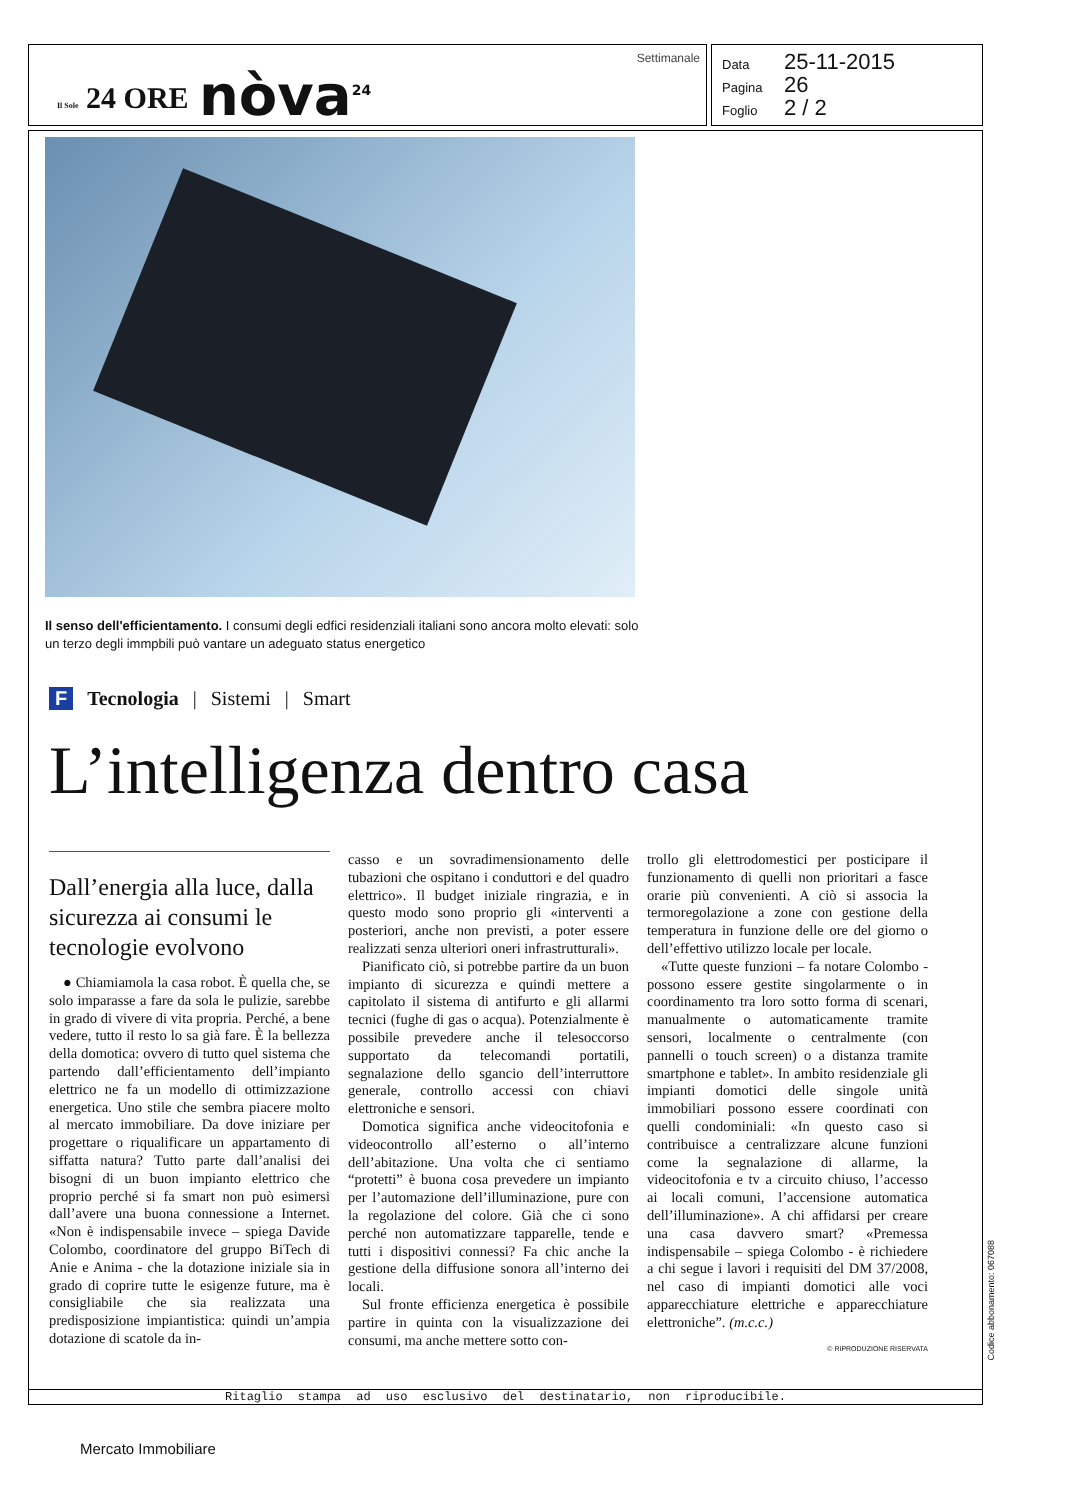Il Sole 24 ORE nòva<sup>24</sup>
Settimanale
Data 25-11-2015
Pagina 26
Foglio 2 / 2
Il senso dell'efficientamento. I consumi degli edfici residenziali italiani sono ancora molto elevati: solo un terzo degli immpbili può vantare un adeguato status energetico
F Tecnologia | Sistemi | Smart
L’intelligenza dentro casa
Dall’energia alla luce, dalla sicurezza ai consumi le tecnologie evolvono
● Chiamiamola la casa robot. È quella che, se solo imparasse a fare da sola le pulizie, sarebbe in grado di vivere di vita propria. Perché, a bene vedere, tutto il resto lo sa già fare. È la bellezza della domotica: ovvero di tutto quel sistema che partendo dall’efficientamento dell’impianto elettrico ne fa un modello di ottimizzazione energetica. Uno stile che sembra piacere molto al mercato immobiliare. Da dove iniziare per progettare o riqualificare un appartamento di siffatta natura? Tutto parte dall’analisi dei bisogni di un buon impianto elettrico che proprio perché si fa smart non può esimersi dall’avere una buona connessione a Internet. «Non è indispensabile invece – spiega Davide Colombo, coordinatore del gruppo BiTech di Anie e Anima - che la dotazione iniziale sia in grado di coprire tutte le esigenze future, ma è consigliabile che sia realizzata una predisposizione impiantistica: quindi un’ampia dotazione di scatole da in-
casso e un sovradimensionamento delle tubazioni che ospitano i conduttori e del quadro elettrico». Il budget iniziale ringrazia, e in questo modo sono proprio gli «interventi a posteriori, anche non previsti, a poter essere realizzati senza ulteriori oneri infrastrutturali».
Pianificato ciò, si potrebbe partire da un buon impianto di sicurezza e quindi mettere a capitolato il sistema di antifurto e gli allarmi tecnici (fughe di gas o acqua). Potenzialmente è possibile prevedere anche il telesoccorso supportato da telecomandi portatili, segnalazione dello sgancio dell’interruttore generale, controllo accessi con chiavi elettroniche e sensori.
Domotica significa anche videocitofonia e videocontrollo all’esterno o all’interno dell’abitazione. Una volta che ci sentiamo “protetti” è buona cosa prevedere un impianto per l’automazione dell’illuminazione, pure con la regolazione del colore. Già che ci sono perché non automatizzare tapparelle, tende e tutti i dispositivi connessi? Fa chic anche la gestione della diffusione sonora all’interno dei locali.
Sul fronte efficienza energetica è possibile partire in quinta con la visualizzazione dei consumi, ma anche mettere sotto con-
trollo gli elettrodomestici per posticipare il funzionamento di quelli non prioritari a fasce orarie più convenienti. A ciò si associa la termoregolazione a zone con gestione della temperatura in funzione delle ore del giorno o dell’effettivo utilizzo locale per locale.
«Tutte queste funzioni – fa notare Colombo - possono essere gestite singolarmente o in coordinamento tra loro sotto forma di scenari, manualmente o automaticamente tramite sensori, localmente o centralmente (con pannelli o touch screen) o a distanza tramite smartphone e tablet». In ambito residenziale gli impianti domotici delle singole unità immobiliari possono essere coordinati con quelli condominiali: «In questo caso si contribuisce a centralizzare alcune funzioni come la segnalazione di allarme, la videocitofonia e tv a circuito chiuso, l’accesso ai locali comuni, l’accensione automatica dell’illuminazione». A chi affidarsi per creare una casa davvero smart? «Premessa indispensabile – spiega Colombo - è richiedere a chi segue i lavori i requisiti del DM 37/2008, nel caso di impianti domotici alle voci apparecchiature elettriche e apparecchiature elettroniche”. (m.c.c.)
© RIPRODUZIONE RISERVATA
Ritaglio stampa ad uso esclusivo del destinatario, non riproducibile.
Codice abbonamento: 067088
Mercato Immobiliare